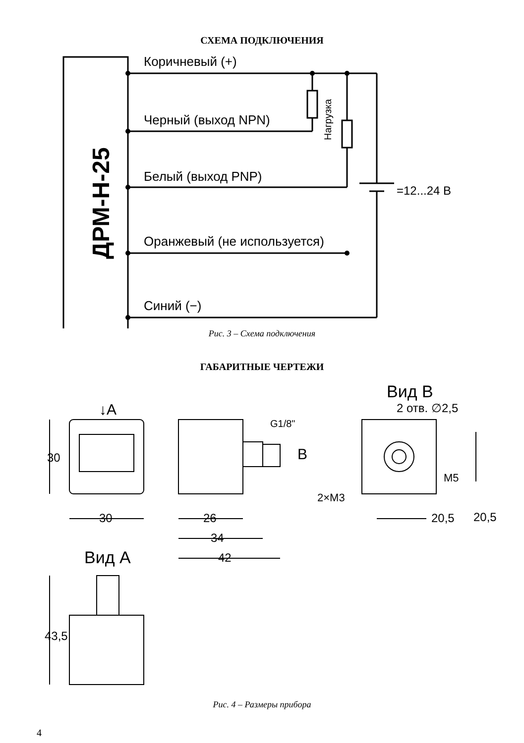СХЕМА ПОДКЛЮЧЕНИЯ
Коричневый (+)
Черный (выход NPN)
Белый (выход PNP)
Оранжевый (не используется)
Синий (−)
=12...24 В
Нагрузка
ДРМ-Н-25
Рис. 3 – Схема подключения
ГАБАРИТНЫЕ ЧЕРТЕЖИ
Вид B
2 отв. ∅2,5
↓A
G1/8"
B
M5
2×M3
30
30
26
34
42
20,5
20,5
Вид A
43,5
Рис. 4 – Размеры прибора
4